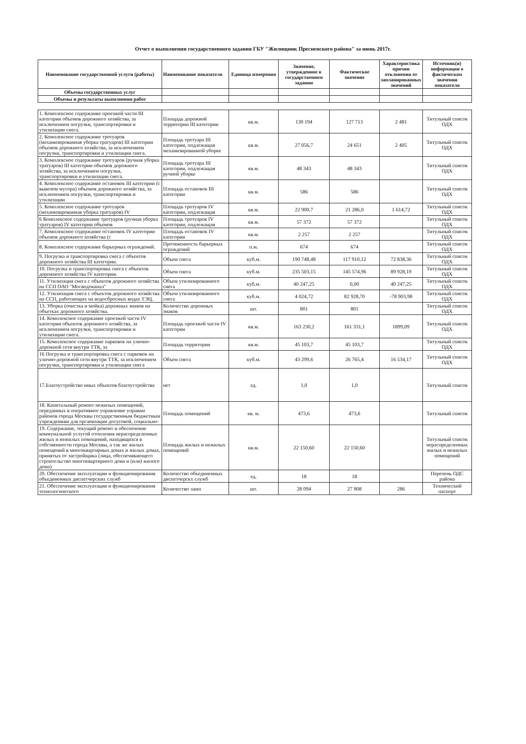Отчет о выполнении государственного задания ГБУ "Жилищник Пресненского района" за июнь 2017г.
| Наименование государственной услуги (работы) | Наименование показателя | Единица измерения | Значение, утвержденное в государственном задании | Фактическое значение | Характеристика причин отклонения от запланированных значений | Источник(и) информации о фактическом значении показателя |
| --- | --- | --- | --- | --- | --- | --- |
| Объемы государственных услуг | | | | | | |
| Объемы и результаты выполнения работ | | | | | | |
| 1. Комплексное содержание проезжей части III категории объемов дорожного хозяйства, за исключением погрузки, транспортировки и утилизации снега. | Площадь дорожной территории III категории | кв.м. | 130 194 | 127 713 | 2 481 | Титульный список ОДХ |
| 2. Комплексное содержание тротуаров (механизированная уборка тратуаров) III категории объемов дорожного хозяйства, за исключением погрузки, транспортировки и утилизации снега. | Площадь тротуара III категории, подлежащая механизированной уборке | кв.м. | 27 056,7 | 24 651 | 2 405 | Титульный список ОДХ |
| 3. Комплексное содержание тротуаров (ручная уборка тратуаров) III категории объемов дорожного хозяйства, за исключением погрузки, транспортировки и утилизации снега. | Площадь тротуара III категории, подлежащая ручной уборке | кв.м. | 48 343 | 48 343 | | Титульный список ОДХ |
| 4. Комплексное содержание остановок III категории (с вывозом мусора) объемов дорожного хозяйства, за исключением погрузки, транспортировки и утилизации | Площадь остановок III категории | кв.м. | 586 | 586 | | Титульный список ОДХ |
| 5. Комплексное содержание тротуаров (механизированная уборка тратуаров) IV | Площадь тротуаров IV категории, подлежащая | кв.м. | 22 900,7 | 21 286,0 | 1 614,72 | Титульный список ОДХ |
| 6 Комплексное содержание тротуаров (ручная уборка тратуаров) IV категории объемов | Площадь тротуаров IV категории, подлежащая | кв.м. | 57 372 | 57 372 | | Титульный список ОДХ |
| 7. Комплексное содержание остановок IV категории объемов дорожного хозяйства (с | Площадь остановок IV категории | кв.м. | 2 257 | 2 257 | | Титульный список ОДХ |
| 8. Комплексное содержание барьерных ограждений. | Протяженность барьерных ограждений | п.м. | 674 | 674 | | Титульный список ОДХ |
| 9. Погрузка и транспортировка снега с объектов дорожного хозяйства III категории. | Объем снега | куб.м. | 190 748,48 | 117 910,12 | 72 838,36 | Титульный список ОДХ |
| 10. Погрузка и транспортировка снега с объектов дорожного хозяйства IV категории. | Объем снега | куб.м. | 235 503,15 | 145 574,96 | 89 928,19 | Титульный список ОДХ |
| 11. Утилизация снега с объектов дорожного хозяйства на ССП ОАО "Мосводоканал" | Объем утилизированного снега | куб.м. | 40 247,25 | 0,00 | 40 247,25 | Титульный список ОДХ |
| 12. Утилизация снега с объектов дорожного хозяйства на ССП, работающих на водосбросных водах ТЭЦ. | Объем утилизированного снега | куб.м. | 4 024,72 | 82 928,70 | -78 903,98 | Титульный список ОДХ |
| 13. Уборка (очистка и мойка) дорожных знаков на объетках дорожного хозяйства. | Количество дорожных знаков | шт. | 801 | 801 | | Титульный список ОДХ |
| 14. Комплексное содержание проезжей части IV категории объектов дорожного хозяйства, за исключением погрузки, транспортировки и утилизации снега. | Площадь проезжей части IV категории | кв.м. | 163 230,2 | 161 331,1 | 1899,09 | Титульный список ОДХ |
| 15. Комплексное содержание парковок на улично-дорожной сети внутри ТТК, за | Площадь территории | кв.м. | 45 103,7 | 45 103,7 | | Титульный список ОДХ |
| 16 Погрузка и транспортировка снега с парковок на улично-дорожной сети внутри ТТК, за исключением погрузки, транспортировки и утилизации снега | Объем снега | куб.м. | 43 299,6 | 26 765,4 | 16 534,17 | Титульный список ОДХ |
| 17.Благоустройство иных объектов благоустройства | нет | ед. | 1,0 | 1,0 | | Титульный список |
| 18. Капитальный ремонт нежилых помещений, переданных в оперативное управление управам районов города Москвы государственным бюджетным учреждениям для организации досуговой, социально- | Площадь помещений | кв. м. | 473,6 | 473,6 | | Титульный список |
| 19. Содержание, текущий ремонт и обеспечение коммунальной услугой отопления нераспределенных жилых и нежилых помещений, находящихся в собственности города Москвы, а так же жилых помещений в многоквартирных домах и жилых домах, принятых от застройщика (лица, обеспечивающего строительство многоквартирного дома и (или) жилого дома) | Площадь жилых и нежилых помещений | кв.м. | 22 150,60 | 22 150,60 | | Титульный список нераспределенных жилых и нежилых помещений |
| 20. Обеспечение эксплуатации и функционирования объединенных диспетчерских служб | Количество объединенных диспетчерскх служб | ед. | 18 | 18 | | Перечень ОДС района |
| 21. Обеспечение эксплуатации и функционирования технологического | Количество ламп | шт. | 28 094 | 27 808 | 286 | Технический паспорт |